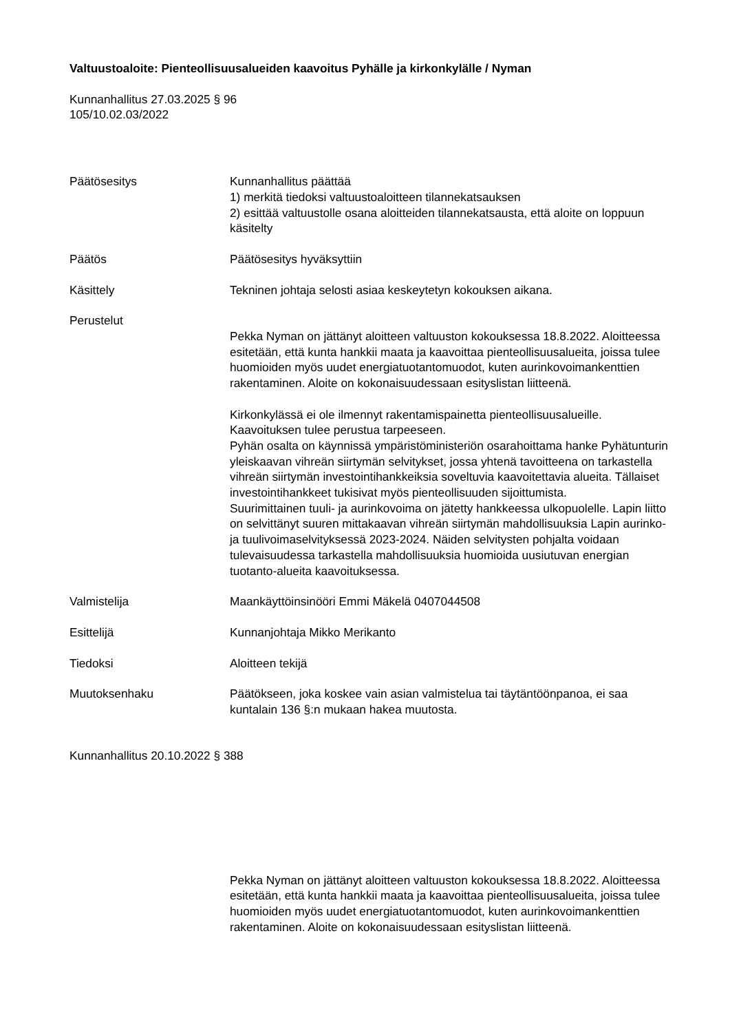Valtuustoaloite: Pienteollisuusalueiden kaavoitus Pyhälle ja kirkonkylälle / Nyman
Kunnanhallitus 27.03.2025 § 96
105/10.02.03/2022
Päätösesitys Kunnanhallitus päättää
1) merkitä tiedoksi valtuustoaloitteen tilannekatsauksen
2) esittää valtuustolle osana aloitteiden tilannekatsausta, että aloite on loppuun käsitelty
Päätös Päätösesitys hyväksyttiin
Käsittely Tekninen johtaja selosti asiaa keskeytetyn kokouksen aikana.
Perustelut
Pekka Nyman on jättänyt aloitteen valtuuston kokouksessa 18.8.2022. Aloitteessa esitetään, että kunta hankkii maata ja kaavoittaa pienteollisuusalueita, joissa tulee huomioiden myös uudet energiatuotantomuodot, kuten aurinkovoimankenttien rakentaminen. Aloite on kokonaisuudessaan esityslistan liitteenä.
Kirkonkylässä ei ole ilmennyt rakentamispainetta pienteollisuusalueille. Kaavoituksen tulee perustua tarpeeseen.
Pyhän osalta on käynnissä ympäristöministeriön osarahoittama hanke Pyhätunturin yleiskaavan vihreän siirtymän selvitykset, jossa yhtenä tavoitteena on tarkastella vihreän siirtymän investointihankkeiksia soveltuvia kaavoitettavia alueita. Tällaiset investointihankkeet tukisivat myös pienteollisuuden sijoittumista.
Suurimittainen tuuli- ja aurinkovoima on jätetty hankkeessa ulkopuolelle. Lapin liitto on selvittänyt suuren mittakaavan vihreän siirtymän mahdollisuuksia Lapin aurinko- ja tuulivoimaselvityksessä 2023-2024. Näiden selvitysten pohjalta voidaan tulevaisuudessa tarkastella mahdollisuuksia huomioida uusiutuvan energian tuotanto-alueita kaavoituksessa.
Valmistelija Maankäyttöinsinööri Emmi Mäkelä 0407044508
Esittelijä Kunnanjohtaja Mikko Merikanto
Tiedoksi Aloitteen tekijä
Muutoksenhaku Päätökseen, joka koskee vain asian valmistelua tai täytäntöönpanoa, ei saa kuntalain 136 §:n mukaan hakea muutosta.
Kunnanhallitus 20.10.2022 § 388
Pekka Nyman on jättänyt aloitteen valtuuston kokouksessa 18.8.2022. Aloitteessa esitetään, että kunta hankkii maata ja kaavoittaa pienteollisuusalueita, joissa tulee huomioiden myös uudet energiatuotantomuodot, kuten aurinkovoimankenttien rakentaminen. Aloite on kokonaisuudessaan esityslistan liitteenä.